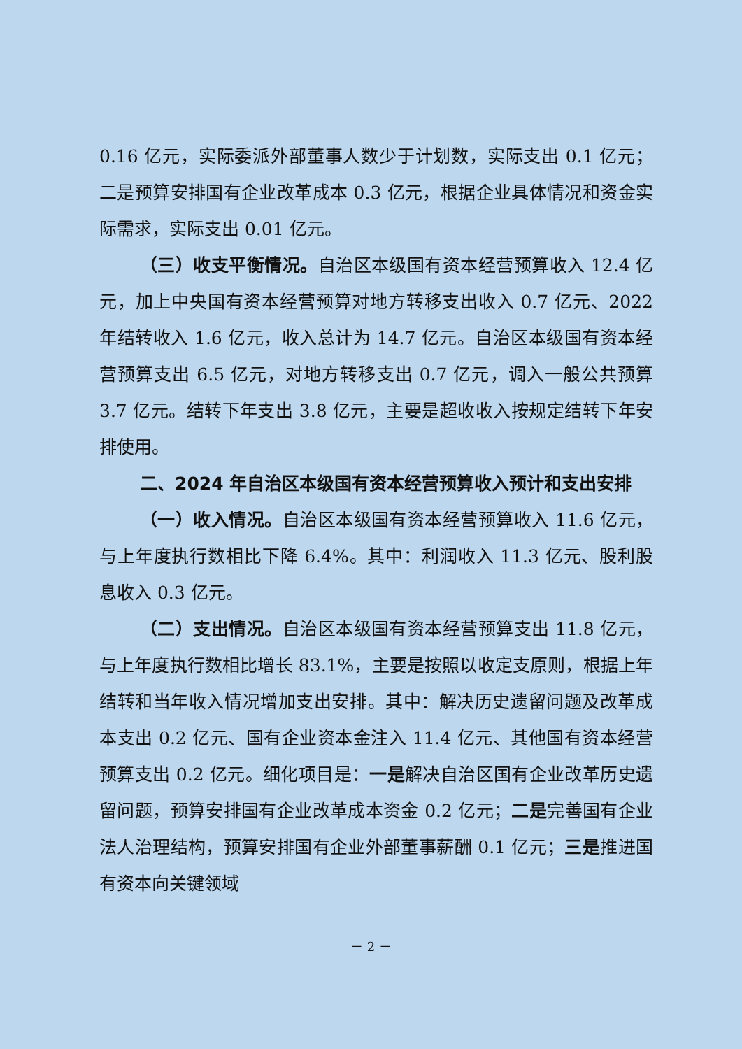0.16 亿元，实际委派外部董事人数少于计划数，实际支出 0.1 亿元；二是预算安排国有企业改革成本 0.3 亿元，根据企业具体情况和资金实际需求，实际支出 0.01 亿元。
（三）收支平衡情况。自治区本级国有资本经营预算收入 12.4 亿元，加上中央国有资本经营预算对地方转移支出收入 0.7 亿元、2022 年结转收入 1.6 亿元，收入总计为 14.7 亿元。自治区本级国有资本经营预算支出 6.5 亿元，对地方转移支出 0.7 亿元，调入一般公共预算 3.7 亿元。结转下年支出 3.8 亿元，主要是超收收入按规定结转下年安排使用。
二、2024 年自治区本级国有资本经营预算收入预计和支出安排
（一）收入情况。自治区本级国有资本经营预算收入 11.6 亿元，与上年度执行数相比下降 6.4%。其中：利润收入 11.3 亿元、股利股息收入 0.3 亿元。
（二）支出情况。自治区本级国有资本经营预算支出 11.8 亿元，与上年度执行数相比增长 83.1%，主要是按照以收定支原则，根据上年结转和当年收入情况增加支出安排。其中：解决历史遗留问题及改革成本支出 0.2 亿元、国有企业资本金注入 11.4 亿元、其他国有资本经营预算支出 0.2 亿元。细化项目是：一是解决自治区国有企业改革历史遗留问题，预算安排国有企业改革成本资金 0.2 亿元；二是完善国有企业法人治理结构，预算安排国有企业外部董事薪酬 0.1 亿元；三是推进国有资本向关键领域
－ 2 －